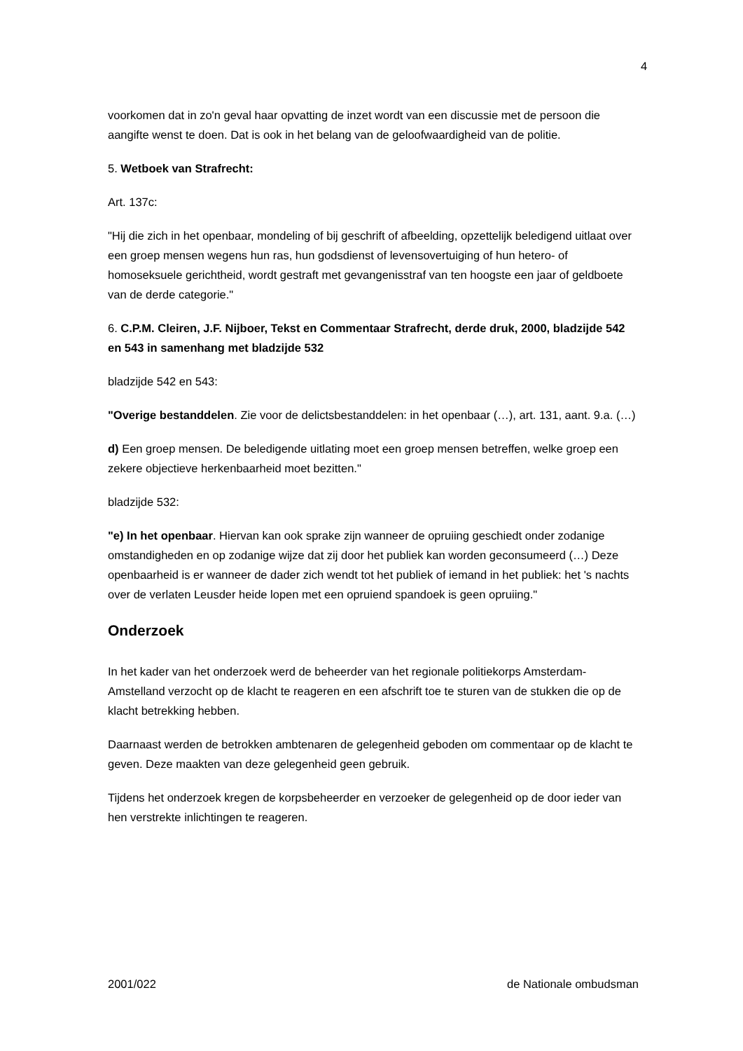4
voorkomen dat in zo'n geval haar opvatting de inzet wordt van een discussie met de persoon die aangifte wenst te doen. Dat is ook in het belang van de geloofwaardigheid van de politie.
5. Wetboek van Strafrecht:
Art. 137c:
"Hij die zich in het openbaar, mondeling of bij geschrift of afbeelding, opzettelijk beledigend uitlaat over een groep mensen wegens hun ras, hun godsdienst of levensovertuiging of hun hetero- of homoseksuele gerichtheid, wordt gestraft met gevangenisstraf van ten hoogste een jaar of geldboete van de derde categorie."
6. C.P.M. Cleiren, J.F. Nijboer, Tekst en Commentaar Strafrecht, derde druk, 2000, bladzijde 542 en 543 in samenhang met bladzijde 532
bladzijde 542 en 543:
"Overige bestanddelen. Zie voor de delictsbestanddelen: in het openbaar (…), art. 131, aant. 9.a. (…)
d) Een groep mensen. De beledigende uitlating moet een groep mensen betreffen, welke groep een zekere objectieve herkenbaarheid moet bezitten."
bladzijde 532:
"e) In het openbaar. Hiervan kan ook sprake zijn wanneer de opruiing geschiedt onder zodanige omstandigheden en op zodanige wijze dat zij door het publiek kan worden geconsumeerd (…) Deze openbaarheid is er wanneer de dader zich wendt tot het publiek of iemand in het publiek: het 's nachts over de verlaten Leusder heide lopen met een opruiend spandoek is geen opruiing."
Onderzoek
In het kader van het onderzoek werd de beheerder van het regionale politiekorps Amsterdam-Amstelland verzocht op de klacht te reageren en een afschrift toe te sturen van de stukken die op de klacht betrekking hebben.
Daarnaast werden de betrokken ambtenaren de gelegenheid geboden om commentaar op de klacht te geven. Deze maakten van deze gelegenheid geen gebruik.
Tijdens het onderzoek kregen de korpsbeheerder en verzoeker de gelegenheid op de door ieder van hen verstrekte inlichtingen te reageren.
2001/022 de Nationale ombudsman